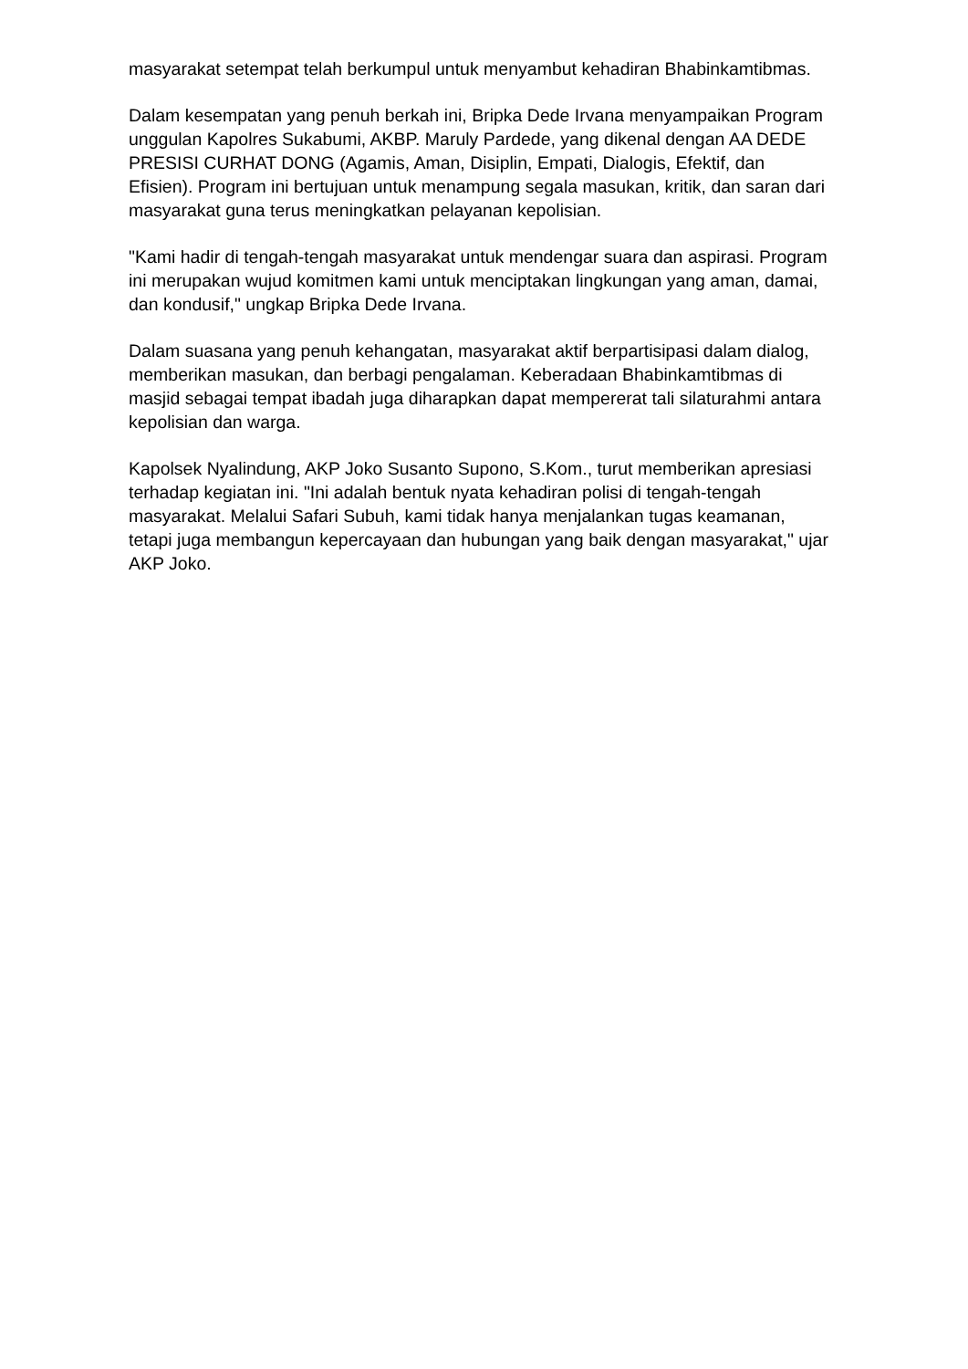masyarakat setempat telah berkumpul untuk menyambut kehadiran Bhabinkamtibmas.
Dalam kesempatan yang penuh berkah ini, Bripka Dede Irvana menyampaikan Program unggulan Kapolres Sukabumi, AKBP. Maruly Pardede, yang dikenal dengan AA DEDE PRESISI CURHAT DONG (Agamis, Aman, Disiplin, Empati, Dialogis, Efektif, dan Efisien). Program ini bertujuan untuk menampung segala masukan, kritik, dan saran dari masyarakat guna terus meningkatkan pelayanan kepolisian.
"Kami hadir di tengah-tengah masyarakat untuk mendengar suara dan aspirasi. Program ini merupakan wujud komitmen kami untuk menciptakan lingkungan yang aman, damai, dan kondusif," ungkap Bripka Dede Irvana.
Dalam suasana yang penuh kehangatan, masyarakat aktif berpartisipasi dalam dialog, memberikan masukan, dan berbagi pengalaman. Keberadaan Bhabinkamtibmas di masjid sebagai tempat ibadah juga diharapkan dapat mempererat tali silaturahmi antara kepolisian dan warga.
Kapolsek Nyalindung, AKP Joko Susanto Supono, S.Kom., turut memberikan apresiasi terhadap kegiatan ini. "Ini adalah bentuk nyata kehadiran polisi di tengah-tengah masyarakat. Melalui Safari Subuh, kami tidak hanya menjalankan tugas keamanan, tetapi juga membangun kepercayaan dan hubungan yang baik dengan masyarakat," ujar AKP Joko.